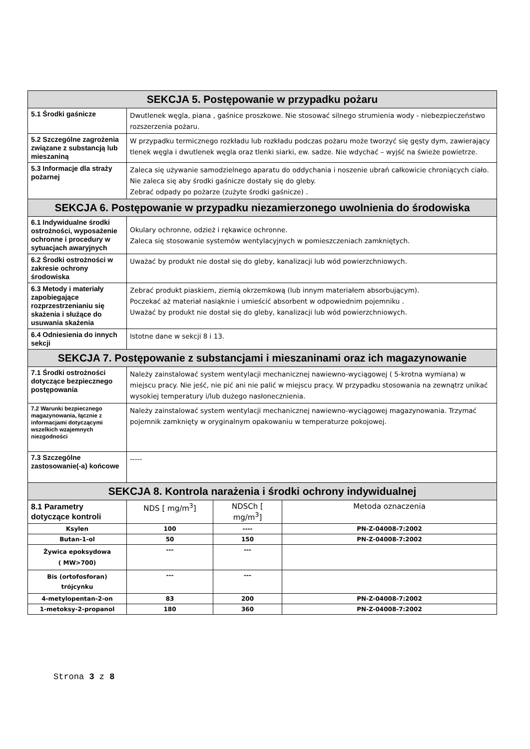| SEKCJA 5. Postępowanie w przypadku pożaru | | | |
| --- | --- | --- | --- |
| 5.1 Środki gaśnicze | Dwutlenek węgla, piana , gaśnice proszkowe. Nie stosować silnego strumienia wody - niebezpieczeństwo rozszerzenia pożaru. | | |
| 5.2 Szczególne zagrożenia związane z substancją lub mieszaniną | W przypadku termicznego rozkładu lub rozkładu podczas pożaru może tworzyć się gęsty dym, zawierający tlenek węgla i dwutlenek węgla oraz tlenki siarki, ew. sadze. Nie wdychać – wyjść na świeże powietrze. | | |
| 5.3 Informacje dla straży pożarnej | Zaleca się używanie samodzielnego aparatu do oddychania i noszenie ubrań całkowicie chroniących ciało. Nie zaleca się aby środki gaśnicze dostały się do gleby. Zebrać odpady po pożarze (zużyte środki gaśnicze) . | | |
| SEKCJA 6. Postępowanie w przypadku niezamierzonego uwolnienia do środowiska | | | |
| 6.1 Indywidualne środki ostrożności, wyposażenie ochronne i procedury w sytuacjach awaryjnych | Okulary ochronne, odzież i rękawice ochronne. Zaleca się stosowanie systemów wentylacyjnych w pomieszczeniach zamkniętych. | | |
| 6.2 Środki ostrożności w zakresie ochrony środowiska | Uważać by produkt nie dostał się do gleby, kanalizacji lub wód powierzchniowych. | | |
| 6.3 Metody i materiały zapobiegające rozprzestrzenianiu się skażenia i służące do usuwania skażenia | Zebrać produkt piaskiem, ziemią okrzemkową (lub innym materiałem absorbującym). Poczekać aż materiał nasiąknie i umieścić absorbent w odpowiednim pojemniku . Uważać by produkt nie dostał się do gleby, kanalizacji lub wód powierzchniowych. | | |
| 6.4 Odniesienia do innych sekcji | Istotne dane w sekcji 8 i 13. | | |
| SEKCJA 7. Postępowanie z substancjami i mieszaninami oraz ich magazynowanie | | | |
| 7.1 Środki ostrożności dotyczące bezpiecznego postępowania | Należy zainstalować system wentylacji mechanicznej nawiewno-wyciągowej ( 5-krotna wymiana) w miejscu pracy. Nie jeść, nie pić ani nie palić w miejscu pracy. W przypadku stosowania na zewnątrz unikać wysokiej temperatury i/lub dużego nasłonecznienia. | | |
| 7.2 Warunki bezpiecznego magazynowania, łącznie z informacjami dotyczącymi wszelkich wzajemnych niezgodności | Należy zainstalować system wentylacji mechanicznej nawiewno-wyciągowej magazynowania. Trzymać pojemnik zamknięty w oryginalnym opakowaniu w temperaturze pokojowej. | | |
| 7.3 Szczególne zastosowanie(-a) końcowe | ----- | | |
| SEKCJA 8. Kontrola narażenia i środki ochrony indywidualnej | | | |
| 8.1 Parametry dotyczące kontroli | NDS [ mg/m<sup>3</sup>] | NDSCh [ mg/m<sup>3</sup>] | Metoda oznaczenia |
| Ksylen | 100 | ---- | PN-Z-04008-7:2002 |
| Butan-1-ol | 50 | 150 | PN-Z-04008-7:2002 |
| Żywica epoksydowa ( MW>700) | --- | --- | |
| Bis (ortofosforan) trójcynku | --- | --- | |
| 4-metylopentan-2-on | 83 | 200 | PN-Z-04008-7:2002 |
| 1-metoksy-2-propanol | 180 | 360 | PN-Z-04008-7:2002 |
Strona 3 z 8